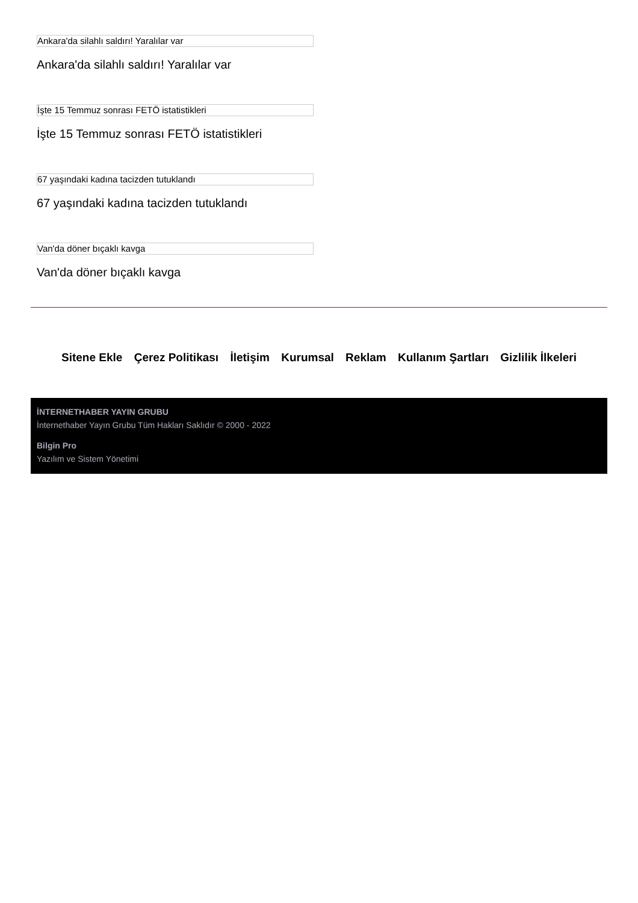Ankara'da silahlı saldırı! Yaralılar var
Ankara'da silahlı saldırı! Yaralılar var
İşte 15 Temmuz sonrası FETÖ istatistikleri
İşte 15 Temmuz sonrası FETÖ istatistikleri
67 yaşındaki kadına tacizden tutuklandı
67 yaşındaki kadına tacizden tutuklandı
Van'da döner bıçaklı kavga
Van'da döner bıçaklı kavga
Sitene Ekle Çerez Politikası İletişim Kurumsal Reklam Kullanım Şartları Gizlilik İlkeleri
İNTERNETHABER YAYIN GRUBU
İnternethaber Yayın Grubu Tüm Hakları Saklıdır © 2000 - 2022
Bilgin Pro
Yazılım ve Sistem Yönetimi